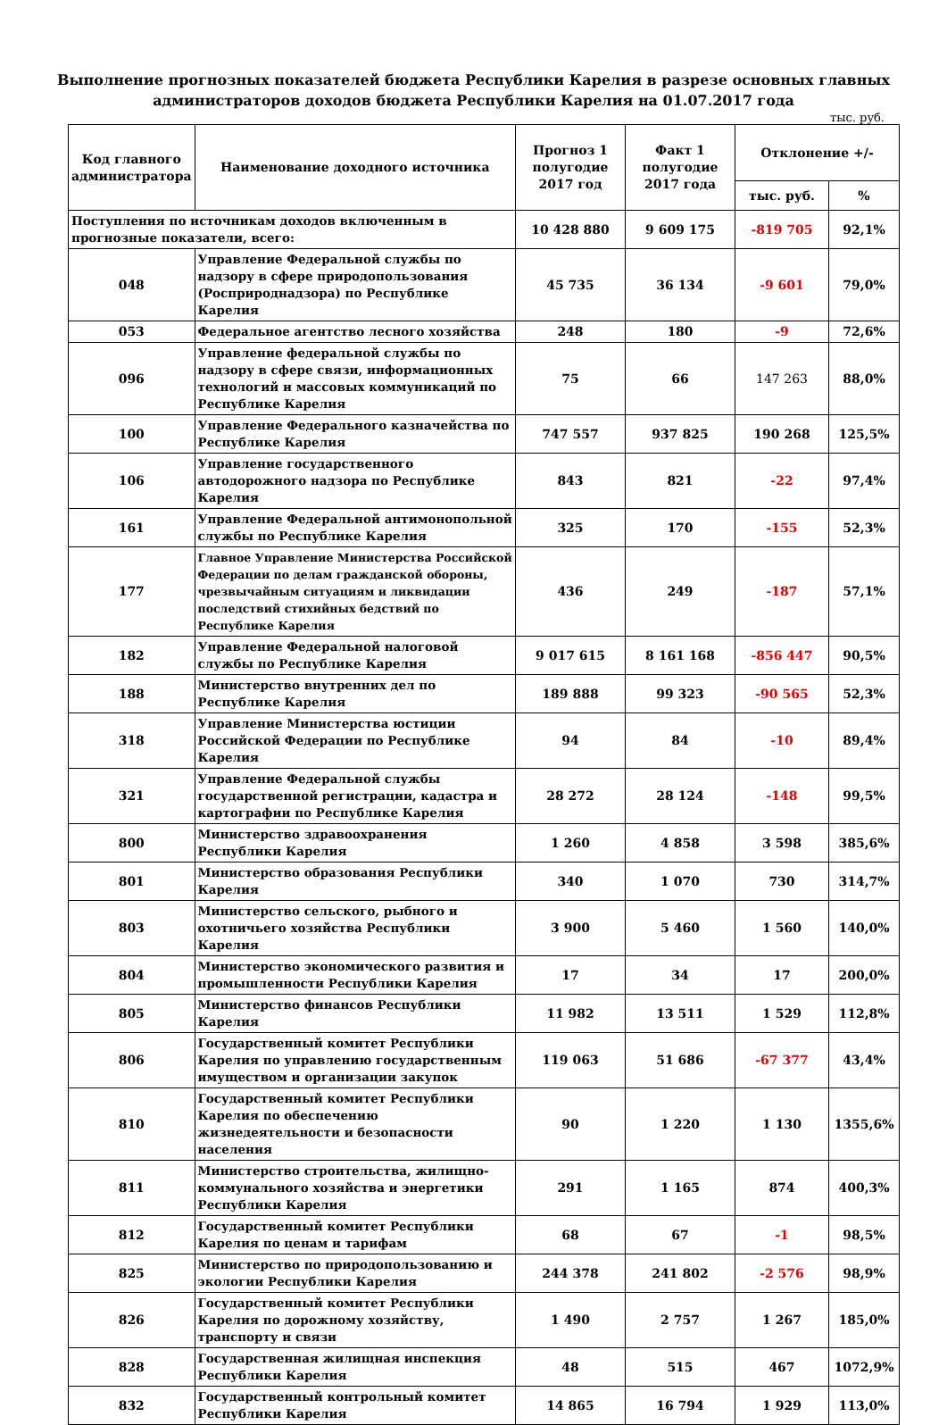Выполнение прогнозных показателей бюджета Республики Карелия в разрезе основных главных администраторов доходов бюджета Республики Карелия на 01.07.2017 года
тыс. руб.
| Код главного администратора | Наименование доходного источника | Прогноз 1 полугодие 2017 год | Факт 1 полугодие 2017 года | Отклонение +/- | |
| --- | --- | --- | --- | --- | --- |
| | | | | тыс. руб. | % |
| Поступления по источникам доходов включенным в прогнозные показатели, всего: | | 10 428 880 | 9 609 175 | -819 705 | 92,1% |
| 048 | Управление Федеральной службы по надзору в сфере природопользования (Росприроднадзора) по Республике Карелия | 45 735 | 36 134 | -9 601 | 79,0% |
| 053 | Федеральное агентство лесного хозяйства | 248 | 180 | -9 | 72,6% |
| 096 | Управление федеральной службы по надзору в сфере связи, информационных технологий и массовых коммуникаций по Республике Карелия | 75 | 66 | 147 263 | 88,0% |
| 100 | Управление Федерального казначейства по Республике Карелия | 747 557 | 937 825 | 190 268 | 125,5% |
| 106 | Управление государственного автодорожного надзора по Республике Карелия | 843 | 821 | -22 | 97,4% |
| 161 | Управление Федеральной антимонопольной службы по Республике Карелия | 325 | 170 | -155 | 52,3% |
| 177 | Главное Управление Министерства Российской Федерации по делам гражданской обороны, чрезвычайным ситуациям и ликвидации последствий стихийных бедствий по Республике Карелия | 436 | 249 | -187 | 57,1% |
| 182 | Управление Федеральной налоговой службы по Республике Карелия | 9 017 615 | 8 161 168 | -856 447 | 90,5% |
| 188 | Министерство внутренних дел по Республике Карелия | 189 888 | 99 323 | -90 565 | 52,3% |
| 318 | Управление Министерства юстиции Российской Федерации по Республике Карелия | 94 | 84 | -10 | 89,4% |
| 321 | Управление Федеральной службы государственной регистрации, кадастра и картографии по Республике Карелия | 28 272 | 28 124 | -148 | 99,5% |
| 800 | Министерство здравоохранения Республики Карелия | 1 260 | 4 858 | 3 598 | 385,6% |
| 801 | Министерство образования Республики Карелия | 340 | 1 070 | 730 | 314,7% |
| 803 | Министерство сельского, рыбного и охотничьего хозяйства Республики Карелия | 3 900 | 5 460 | 1 560 | 140,0% |
| 804 | Министерство экономического развития и промышленности Республики Карелия | 17 | 34 | 17 | 200,0% |
| 805 | Министерство финансов Республики Карелия | 11 982 | 13 511 | 1 529 | 112,8% |
| 806 | Государственный комитет Республики Карелия по управлению государственным имуществом и организации закупок | 119 063 | 51 686 | -67 377 | 43,4% |
| 810 | Государственный комитет Республики Карелия по обеспечению жизнедеятельности и безопасности населения | 90 | 1 220 | 1 130 | 1355,6% |
| 811 | Министерство строительства, жилищно-коммунального хозяйства и энергетики Республики Карелия | 291 | 1 165 | 874 | 400,3% |
| 812 | Государственный комитет Республики Карелия по ценам и тарифам | 68 | 67 | -1 | 98,5% |
| 825 | Министерство по природопользованию и экологии Республики Карелия | 244 378 | 241 802 | -2 576 | 98,9% |
| 826 | Государственный комитет Республики Карелия по дорожному хозяйству, транспорту и связи | 1 490 | 2 757 | 1 267 | 185,0% |
| 828 | Государственная жилищная инспекция Республики Карелия | 48 | 515 | 467 | 1072,9% |
| 832 | Государственный контрольный комитет Республики Карелия | 14 865 | 16 794 | 1 929 | 113,0% |